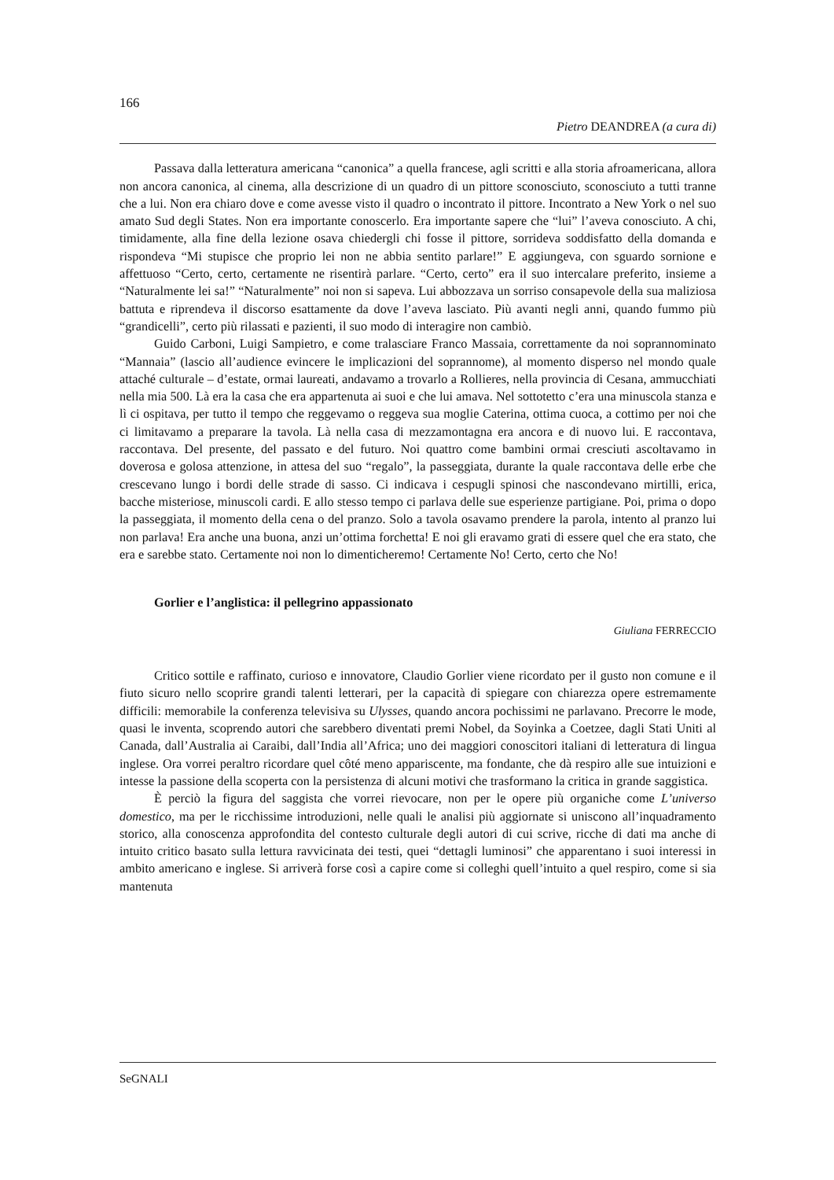166
Pietro DEANDREA (a cura di)
Passava dalla letteratura americana “canonica” a quella francese, agli scritti e alla storia afroamericana, allora non ancora canonica, al cinema, alla descrizione di un quadro di un pittore sconosciuto, sconosciuto a tutti tranne che a lui. Non era chiaro dove e come avesse visto il quadro o incontrato il pittore. Incontrato a New York o nel suo amato Sud degli States. Non era importante conoscerlo. Era importante sapere che “lui” l’aveva conosciuto. A chi, timidamente, alla fine della lezione osava chiedergli chi fosse il pittore, sorrideva soddisfatto della domanda e rispondeva “Mi stupisce che proprio lei non ne abbia sentito parlare!” E aggiungeva, con sguardo sornione e affettuoso “Certo, certo, certamente ne risentirà parlare. “Certo, certo” era il suo intercalare preferito, insieme a “Naturalmente lei sa!” “Naturalmente” noi non si sapeva. Lui abbozzava un sorriso consapevole della sua maliziosa battuta e riprendeva il discorso esattamente da dove l’aveva lasciato. Più avanti negli anni, quando fummo più “grandicelli”, certo più rilassati e pazienti, il suo modo di interagire non cambiò.
Guido Carboni, Luigi Sampietro, e come tralasciare Franco Massaia, correttamente da noi soprannominato “Mannaia” (lascio all’audience evincere le implicazioni del soprannome), al momento disperso nel mondo quale attaché culturale – d’estate, ormai laureati, andavamo a trovarlo a Rollieres, nella provincia di Cesana, ammucchiati nella mia 500. Là era la casa che era appartenuta ai suoi e che lui amava. Nel sottotetto c’era una minuscola stanza e lì ci ospitava, per tutto il tempo che reggevamo o reggeva sua moglie Caterina, ottima cuoca, a cottimo per noi che ci limitavamo a preparare la tavola. Là nella casa di mezzamontagna era ancora e di nuovo lui. E raccontava, raccontava. Del presente, del passato e del futuro. Noi quattro come bambini ormai cresciuti ascoltavamo in doverosa e golosa attenzione, in attesa del suo “regalo”, la passeggiata, durante la quale raccontava delle erbe che crescevano lungo i bordi delle strade di sasso. Ci indicava i cespugli spinosi che nascondevano mirtilli, erica, bacche misteriose, minuscoli cardi. E allo stesso tempo ci parlava delle sue esperienze partigiane. Poi, prima o dopo la passeggiata, il momento della cena o del pranzo. Solo a tavola osavamo prendere la parola, intento al pranzo lui non parlava! Era anche una buona, anzi un’ottima forchetta! E noi gli eravamo grati di essere quel che era stato, che era e sarebbe stato. Certamente noi non lo dimenticheremo! Certamente No! Certo, certo che No!
Gorlier e l’anglistica: il pellegrino appassionato
Giuliana FERRECCIO
Critico sottile e raffinato, curioso e innovatore, Claudio Gorlier viene ricordato per il gusto non comune e il fiuto sicuro nello scoprire grandi talenti letterari, per la capacità di spiegare con chiarezza opere estremamente difficili: memorabile la conferenza televisiva su Ulysses, quando ancora pochissimi ne parlavano. Precorre le mode, quasi le inventa, scoprendo autori che sarebbero diventati premi Nobel, da Soyinka a Coetzee, dagli Stati Uniti al Canada, dall’Australia ai Caraibi, dall’India all’Africa; uno dei maggiori conoscitori italiani di letteratura di lingua inglese. Ora vorrei peraltro ricordare quel côté meno appariscente, ma fondante, che dà respiro alle sue intuizioni e intesse la passione della scoperta con la persistenza di alcuni motivi che trasformano la critica in grande saggistica.
È perciò la figura del saggista che vorrei rievocare, non per le opere più organiche come L’universo domestico, ma per le ricchissime introduzioni, nelle quali le analisi più aggiornate si uniscono all’inquadramento storico, alla conoscenza approfondita del contesto culturale degli autori di cui scrive, ricche di dati ma anche di intuito critico basato sulla lettura ravvicinata dei testi, quei “dettagli luminosi” che apparentano i suoi interessi in ambito americano e inglese. Si arriverà forse così a capire come si colleghi quell’intuito a quel respiro, come si sia mantenuta
SeGNALI